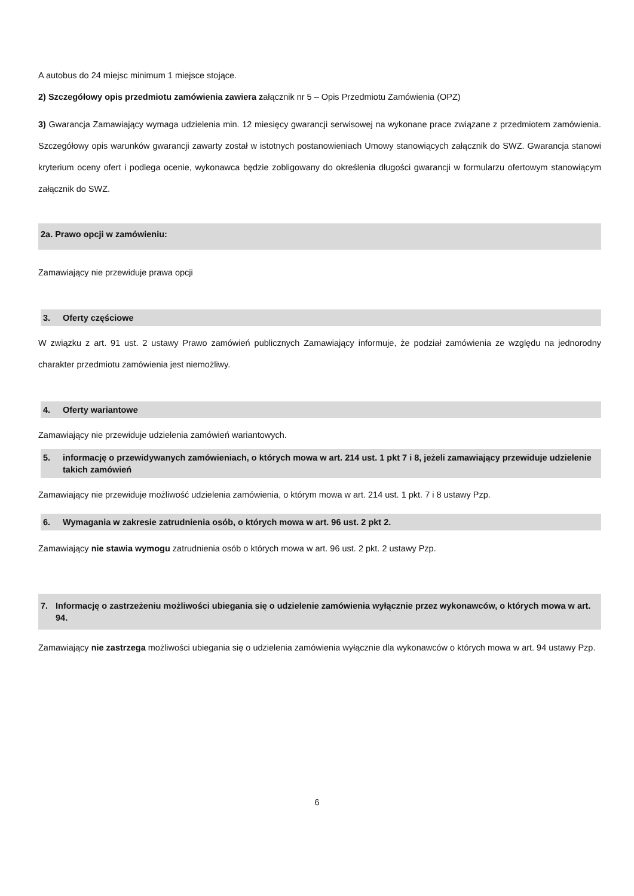A autobus do 24 miejsc minimum 1 miejsce stojące.
2) Szczegółowy opis przedmiotu zamówienia zawiera załącznik nr 5 – Opis Przedmiotu Zamówienia (OPZ)
3) Gwarancja Zamawiający wymaga udzielenia min. 12 miesięcy gwarancji serwisowej na wykonane prace związane z przedmiotem zamówienia. Szczegółowy opis warunków gwarancji zawarty został w istotnych postanowieniach Umowy stanowiących załącznik do SWZ. Gwarancja stanowi kryterium oceny ofert i podlega ocenie, wykonawca będzie zobligowany do określenia długości gwarancji w formularzu ofertowym stanowiącym załącznik do SWZ.
2a. Prawo opcji w zamówieniu:
Zamawiający nie przewiduje prawa opcji
3. Oferty częściowe
W związku z art. 91 ust. 2 ustawy Prawo zamówień publicznych Zamawiający informuje, że podział zamówienia ze względu na jednorodny charakter przedmiotu zamówienia jest niemożliwy.
4. Oferty wariantowe
Zamawiający nie przewiduje udzielenia zamówień wariantowych.
5. informację o przewidywanych zamówieniach, o których mowa w art. 214 ust. 1 pkt 7 i 8, jeżeli zamawiający przewiduje udzielenie takich zamówień
Zamawiający nie przewiduje możliwość udzielenia zamówienia, o którym mowa w art. 214 ust. 1 pkt. 7 i 8 ustawy Pzp.
6. Wymagania w zakresie zatrudnienia osób, o których mowa w art. 96 ust. 2 pkt 2.
Zamawiający nie stawia wymogu zatrudnienia osób o których mowa w art. 96 ust. 2 pkt. 2 ustawy Pzp.
7. Informację o zastrzeżeniu możliwości ubiegania się o udzielenie zamówienia wyłącznie przez wykonawców, o których mowa w art. 94.
Zamawiający nie zastrzega możliwości ubiegania się o udzielenia zamówienia wyłącznie dla wykonawców o których mowa w art. 94 ustawy Pzp.
6